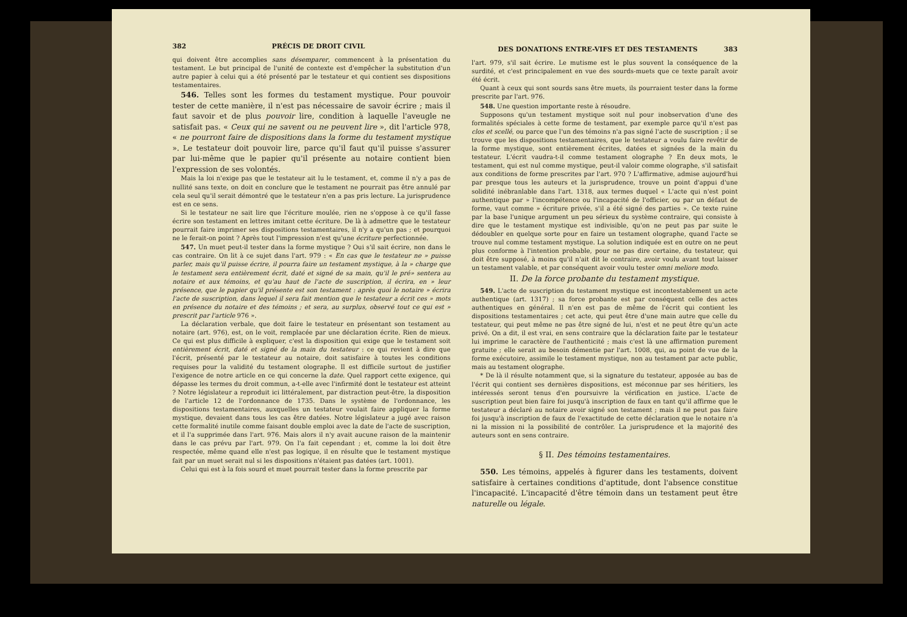382 PRÉCIS DE DROIT CIVIL
qui doivent être accomplies sans désemparer, commencent à la présentation du testament. Le but principal de l'unité de contexte est d'empêcher la substitution d'un autre papier à celui qui a été présenté par le testateur et qui contient ses dispositions testamentaires.
546. Telles sont les formes du testament mystique. Pour pouvoir tester de cette manière, il n'est pas nécessaire de savoir écrire ; mais il faut savoir et de plus pouvoir lire, condition à laquelle l'aveugle ne satisfait pas. « Ceux qui ne savent ou ne peuvent lire », dit l'article 978, « ne pourront faire de dispositions dans la forme du testament mystique ». Le testateur doit pouvoir lire, parce qu'il faut qu'il puisse s'assurer par lui-même que le papier qu'il présente au notaire contient bien l'expression de ses volontés.
Mais la loi n'exige pas que le testateur ait lu le testament, et, comme il n'y a pas de nullité sans texte, on doit en conclure que le testament ne pourrait pas être annulé par cela seul qu'il serait démontré que le testateur n'en a pas pris lecture. La jurisprudence est en ce sens.
Si le testateur ne sait lire que l'écriture moulée, rien ne s'oppose à ce qu'il fasse écrire son testament en lettres imitant cette écriture. De là à admettre que le testateur pourrait faire imprimer ses dispositions testamentaires, il n'y a qu'un pas ; et pourquoi ne le ferait-on point ? Après tout l'impression n'est qu'une écriture perfectionnée.
547. Un muet peut-il tester dans la forme mystique ? Oui s'il sait écrire, non dans le cas contraire. On lit à ce sujet dans l'art. 979 : « En cas que le testateur ne » puisse parler, mais qu'il puisse écrire, il pourra faire un testament mystique, à la » charge que le testament sera entièrement écrit, daté et signé de sa main, qu'il le pré» sentera au notaire et aux témoins, et qu'au haut de l'acte de suscription, il écrira, en » leur présence, que le papier qu'il présente est son testament : après quoi le notaire » écrira l'acte de suscription, dans lequel il sera fait mention que le testateur a écrit ces » mots en présence du notaire et des témoins ; et sera, au surplus, observé tout ce qui est » prescrit par l'article 976 ».
La déclaration verbale, que doit faire le testateur en présentant son testament au notaire (art. 976), est, on le voit, remplacée par une déclaration écrite. Rien de mieux. Ce qui est plus difficile à expliquer, c'est la disposition qui exige que le testament soit entièrement écrit, daté et signé de la main du testateur : ce qui revient à dire que l'écrit, présenté par le testateur au notaire, doit satisfaire à toutes les conditions requises pour la validité du testament olographe. Il est difficile surtout de justifier l'exigence de notre article en ce qui concerne la date. Quel rapport cette exigence, qui dépasse les termes du droit commun, a-t-elle avec l'infirmité dont le testateur est atteint ? Notre législateur a reproduit ici littéralement, par distraction peut-être, la disposition de l'article 12 de l'ordonnance de 1735. Dans le système de l'ordonnance, les dispositions testamentaires, auxquelles un testateur voulait faire appliquer la forme mystique, devaient dans tous les cas être datées. Notre législateur a jugé avec raison cette formalité inutile comme faisant double emploi avec la date de l'acte de suscription, et il l'a supprimée dans l'art. 976. Mais alors il n'y avait aucune raison de la maintenir dans le cas prévu par l'art. 979. On l'a fait cependant ; et, comme la loi doit être respectée, même quand elle n'est pas logique, il en résulte que le testament mystique fait par un muet serait nul si les dispositions n'étaient pas datées (art. 1001).
Celui qui est à la fois sourd et muet pourrait tester dans la forme prescrite par
DES DONATIONS ENTRE-VIFS ET DES TESTAMENTS 383
l'art. 979, s'il sait écrire. Le mutisme est le plus souvent la conséquence de la surdité, et c'est principalement en vue des sourds-muets que ce texte paraît avoir été écrit.
Quant à ceux qui sont sourds sans être muets, ils pourraient tester dans la forme prescrite par l'art. 976.
548. Une question importante reste à résoudre.
Supposons qu'un testament mystique soit nul pour inobservation d'une des formalités spéciales à cette forme de testament, par exemple parce qu'il n'est pas clos et scellé, ou parce que l'un des témoins n'a pas signé l'acte de suscription ; il se trouve que les dispositions testamentaires, que le testateur a voulu faire revêtir de la forme mystique, sont entièrement écrites, datées et signées de la main du testateur. L'écrit vaudra-t-il comme testament olographe ? En deux mots, le testament, qui est nul comme mystique, peut-il valoir comme olographe, s'il satisfait aux conditions de forme prescrites par l'art. 970 ? L'affirmative, admise aujourd'hui par presque tous les auteurs et la jurisprudence, trouve un point d'appui d'une solidité inébranlable dans l'art. 1318, aux termes duquel « L'acte qui n'est point authentique par » l'incompétence ou l'incapacité de l'officier, ou par un défaut de forme, vaut comme » écriture privée, s'il a été signé des parties ». Ce texte ruine par la base l'unique argument un peu sérieux du système contraire, qui consiste à dire que le testament mystique est indivisible, qu'on ne peut pas par suite le dédoubler en quelque sorte pour en faire un testament olographe, quand l'acte se trouve nul comme testament mystique. La solution indiquée est en outre on ne peut plus conforme à l'intention probable, pour ne pas dire certaine, du testateur, qui doit être supposé, à moins qu'il n'ait dit le contraire, avoir voulu avant tout laisser un testament valable, et par conséquent avoir voulu tester omni meliore modo.
II. De la force probante du testament mystique.
549. L'acte de suscription du testament mystique est incontestablement un acte authentique (art. 1317) ; sa force probante est par conséquent celle des actes authentiques en général. Il n'en est pas de même de l'écrit qui contient les dispositions testamentaires ; cet acte, qui peut être d'une main autre que celle du testateur, qui peut même ne pas être signé de lui, n'est et ne peut être qu'un acte privé. On a dit, il est vrai, en sens contraire que la déclaration faite par le testateur lui imprime le caractère de l'authenticité ; mais c'est là une affirmation purement gratuite ; elle serait au besoin démentie par l'art. 1008, qui, au point de vue de la forme exécutoire, assimile le testament mystique, non au testament par acte public, mais au testament olographe.
* De là il résulte notamment que, si la signature du testateur, apposée au bas de l'écrit qui contient ses dernières dispositions, est méconnue par ses héritiers, les intéressés seront tenus d'en poursuivre la vérification en justice. L'acte de suscription peut bien faire foi jusqu'à inscription de faux en tant qu'il affirme que le testateur a déclaré au notaire avoir signé son testament ; mais il ne peut pas faire foi jusqu'à inscription de faux de l'exactitude de cette déclaration que le notaire n'a ni la mission ni la possibilité de contrôler. La jurisprudence et la majorité des auteurs sont en sens contraire.
§ II. Des témoins testamentaires.
550. Les témoins, appelés à figurer dans les testaments, doivent satisfaire à certaines conditions d'aptitude, dont l'absence constitue l'incapacité. L'incapacité d'être témoin dans un testament peut être naturelle ou légale.